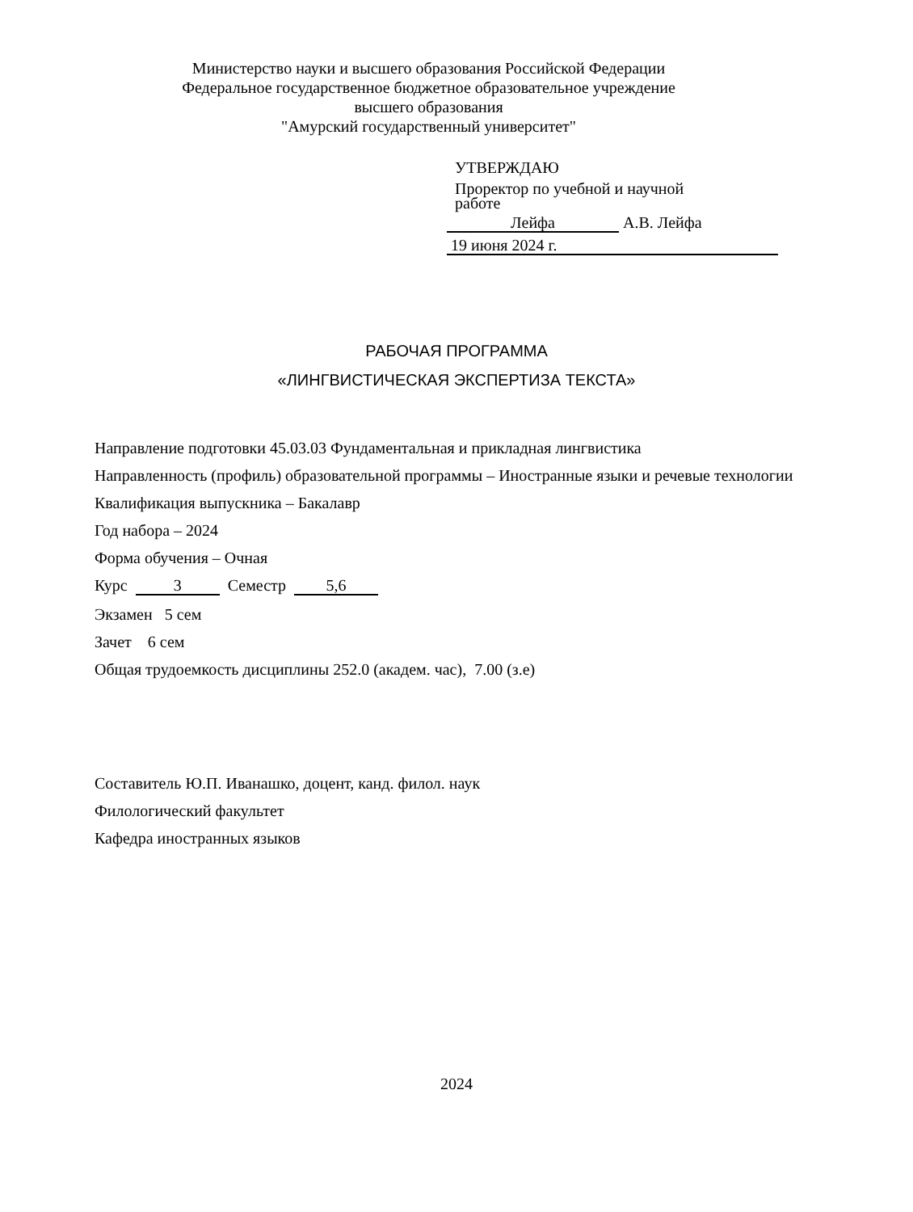Министерство науки и высшего образования Российской Федерации
Федеральное государственное бюджетное образовательное учреждение
высшего образования
"Амурский государственный университет"
УТВЕРЖДАЮ
Проректор по учебной и научной
работе
Лейфа А.В. Лейфа
19 июня 2024 г.
РАБОЧАЯ ПРОГРАММА
«ЛИНГВИСТИЧЕСКАЯ ЭКСПЕРТИЗА ТЕКСТА»
Направление подготовки 45.03.03 Фундаментальная и прикладная лингвистика
Направленность (профиль) образовательной программы – Иностранные языки и речевые технологии
Квалификация выпускника – Бакалавр
Год набора – 2024
Форма обучения – Очная
Курс 3 Семестр 5,6
Экзамен 5 сем
Зачет 6 сем
Общая трудоемкость дисциплины 252.0 (академ. час), 7.00 (з.е)
Составитель Ю.П. Иванашко, доцент, канд. филол. наук
Филологический факультет
Кафедра иностранных языков
2024